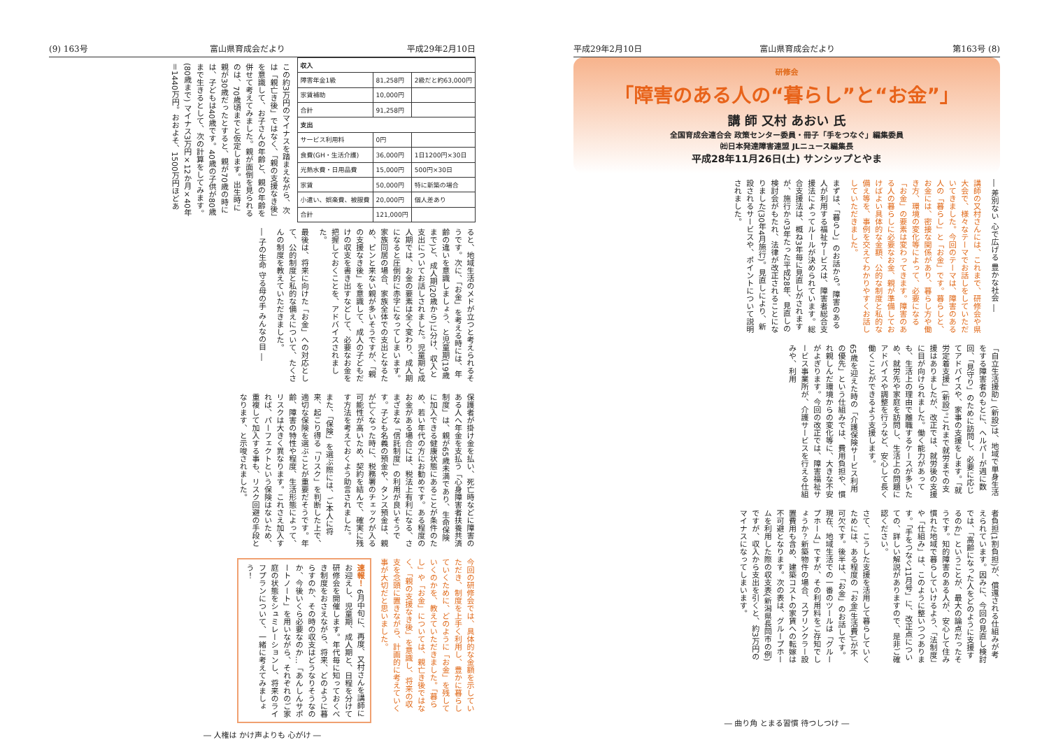(9) 163号 富山県育成会だより 平成29年2月10日
| 収入 | | |
| --- | --- | --- |
| 障害年金1級 | 81,258円 | 2級だと約63,000円 |
| 家賃補助 | 10,000円 | |
| 合計 | 91,258円 | |
| 支出 | | |
| サービス利用料 | 0円 | |
| 食費(GH・生活介護) | 36,000円 | 1日1200円×30日 |
| 光熱水費・日用品費 | 15,000円 | 500円×30日 |
| 家賃 | 50,000円 | 特に新築の場合 |
| 小遣い、娯楽費、被服費 | 20,000円 | 個人差あり |
| 合計 | 121,000円 | |
この約3万円のマイナスを踏まえながら、次は「親亡き後」ではなく、「親の支援なき後」を意識して、お子さんの年齢と、親の年齢を併せて考えてみました。親が面倒を見られるのは、70歳頃までと仮定します。出生時に親が30歳だったとすると、親が70歳の時には、子どもは40歳です。40歳の子供が80歳まで生きるとして、次の計算をしてみます。(80歳まで) マイナス3万円×12か月×40年＝1440万円。おおよそ、1500万円ほどあ
ると、地域生活のメドが立つと考えられるそうです。次に、「お金」を考える時には、年齢の違いを意識しましょう、と児童期(19歳まで)と、成人期(20歳から)に分け、収入と支出についてお話しされました。児童期と成人期では、お金の要素は全く変わり、成人期になると圧倒的に赤字になってしまいます。家族同居の場合、家族全体での支出となるため、ピンと来ない親が多いそうですが、「親の支援なき後」を意識して、成人の子どもだけの収支を書き出すなどして、必要なお金を把握しておくことを、アドバイスされました。
最後は、将来に向けた「お金」への対応として、公的制度と私的な備えについて、たくさんの制度を教えていただきました。
― 子の生命 守る母の手 みんなの目 ―
保護者が掛け金を払い、死亡時などに障害のある人へ年金を支払う「心身障害者扶養共済制度」は、親が65歳未満であり、生命保険に加入できる健康状態にあることが条件のため、若い年代の方にお勧めです。ある程度のお金がある場合には、税法上有利になる、さまざまな「信託制度」の利用が良いそうです。子ども名義の預金や、タンス預金は、親が亡くなった時に、税務署のチェックが入る可能性が高いため、契約を結んで、確実に残す方法を考えておくよう助言されました。
また、「保険」を選ぶ際には、ご本人に将来、起こり得る「リスク」を判断した上で、適切な保険を選ぶことが重要だそうです。年齢、障害の特性や程度、生活形態によって、リスクは大きく異なります。これさえ加入すれば、パーフェクトという保険はないため、重複して加入する事も、リスク回避の手段となります、と示唆されました。
今回の研修会では、具体的な金額を示していただき、制度を上手く利用し、豊かに暮らしていくために、どのように「お金」を残していくのかを、教えていただきました。「暮らし」や「お金」については、親亡き後ではなく、「親の支援なき後」を意識し、将来の収支を念頭に置きながら、計画的に考えていく事が大切だと思いました。
速報！ 6月中旬に、再度、又村さんを講師にお迎えし、児童期、成人期と、日程を分けて研修会を開催します。年代毎に知っておくべき制度をおさえながら、将来、どのように暮らすのか、その時の収支はどうなりそうなのか、今後いくら必要なのか…「あんしんサポートノート」を用いながら、それぞれのご家庭の状態をシュミレーションし、将来のライフプランについて、一緒に考えてみましょう！
― 人権は かけ声よりも 心がけ ―
平成29年2月10日 富山県育成会だより 第163号 (8)
研修会
「障害のある人の“暮らし”と“お金”」
講 師 又村 あおい 氏
全国育成会連合会 政策センター委員・冊子「手をつなぐ」編集委員
㈳日本発達障害連盟 JLニュース編集長
平成28年11月26日(土) サンシップとやま
― 差別ない 心で広げる 豊かな社会 ―
講師の又村さんには、これまで、研修会や県大会で、様々なテーマでお話しをしていただいてきました。今回のテーマは、障害のある人の「暮らし」と「お金」です。暮らしと、お金には、密接な関係があり、暮らし方や働き方、環境の変化等によって、必要になる「お金」の要素は変わってきます。障害のある人の暮らしに必要なお金、親が準備しておけばよい具体的な金額、公的な制度と私的な備え等を、事例を交えてわかりやすくお話ししていただきました。
まずは、「暮らし」のお話から。障害のある人が利用する福祉サービスは、障害者総合支援法によってルールが決められています。総合支援法は、概ね3年毎に見直しがされますが、施行から3年たった平成28年、見直しの検討会がもたれ、法律が改正されることになりました(30年4月施行)。見直しにより、新設されるサービスや、ポイントについて説明されました。
「自立生活援助」(新設)は、地域で単身生活をする障害者のもとに、ヘルパーが週に数回、「見守り」のために訪問し、必要に応じてアドバイスや、家事の支援をします。「就労定着支援」(新設)。これまで就労までの支援はありましたが、改正では、就労後の支援に目が向けられました。働く能力があっても、生活上の理由で離職するケースが多いため、就労先や家庭を訪問し、生活上の問題にアドバイスや調整を行うなど、安心して長く働くことができるよう支援します。
65歳を迎えた時の「介護保険サービス利用の優先」という仕組みでは、費用負担や、慣れ親しんだ環境からの変化等に、大きな不安がよぎります。今回の改正では、障害福祉サービス事業所が、介護サービスを行える仕組みや、利用
者負担(1割負担)が、償還される仕組みが考えられています。因みに、今回の見直し検討では、「高齢になった人をどのように支援するのか」ということが、最大の論点だったそうです。知的障害のある人が、安心して住み慣れた地域で暮らしていけるよう、「法制度」や「仕組み」は、このように整いつつあります。「手をつなぐ11月号」に、改正点についての、詳しい解説がありますので、是非ご確認ください。
さて、こうした支援を活用して暮らしていくためには、ある程度の「お金(生活費)」が不可欠です。後半は、「お金」のお話しです。現在、地域生活での一番のツールは「グループホーム」ですが、その利用料をご存知でしょうか？新築物件の場合、スプリンクラー設置費用も含め、建築コストの家賃への転嫁は不可避となります。次の表は、グループホームを利用した際の収支表(新潟県長岡市の例)ですが、収入から支出を引くと、約3万円のマイナスになってしまいます。
― 曲り角 とまる習慣 待つしつけ ―